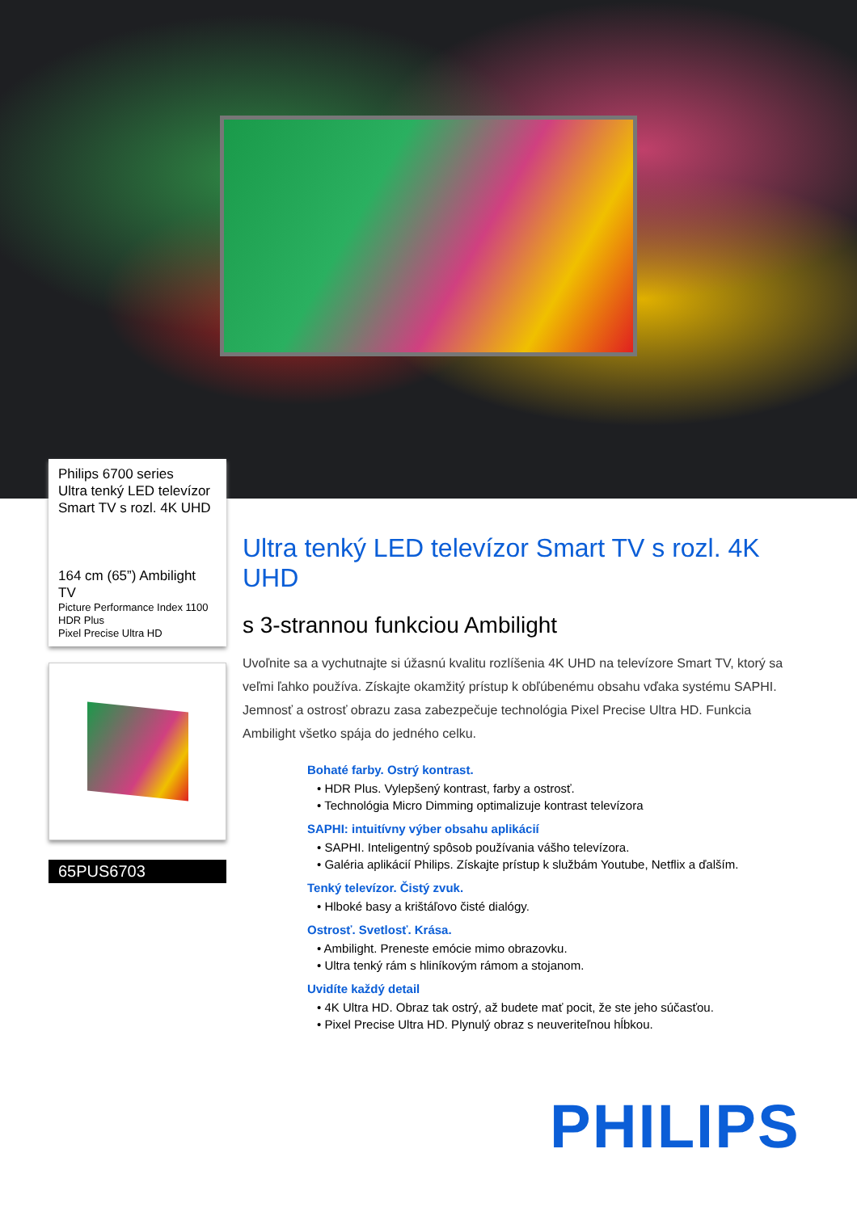Philips 6700 series
Ultra tenký LED televízor
Smart TV s rozl. 4K UHD
164 cm (65”) Ambilight TV
Picture Performance Index 1100
HDR Plus
Pixel Precise Ultra HD
65PUS6703
Ultra tenký LED televízor Smart TV s rozl. 4K UHD
s 3-strannou funkciou Ambilight
Uvoľnite sa a vychutnajte si úžasnú kvalitu rozlíšenia 4K UHD na televízore Smart TV, ktorý sa veľmi ľahko používa. Získajte okamžitý prístup k obľúbenému obsahu vďaka systému SAPHI. Jemnosť a ostrosť obrazu zasa zabezpečuje technológia Pixel Precise Ultra HD. Funkcia Ambilight všetko spája do jedného celku.
Bohaté farby. Ostrý kontrast.
• HDR Plus. Vylepšený kontrast, farby a ostrosť.
• Technológia Micro Dimming optimalizuje kontrast televízora
SAPHI: intuitívny výber obsahu aplikácií
• SAPHI. Inteligentný spôsob používania vášho televízora.
• Galéria aplikácií Philips. Získajte prístup k službám Youtube, Netflix a ďalším.
Tenký televízor. Čistý zvuk.
• Hlboké basy a krištáľovo čisté dialógy.
Ostrosť. Svetlosť. Krása.
• Ambilight. Preneste emócie mimo obrazovku.
• Ultra tenký rám s hliníkovým rámom a stojanom.
Uvidíte každý detail
• 4K Ultra HD. Obraz tak ostrý, až budete mať pocit, že ste jeho súčasťou.
• Pixel Precise Ultra HD. Plynulý obraz s neuveriteľnou hĺbkou.
PHILIPS